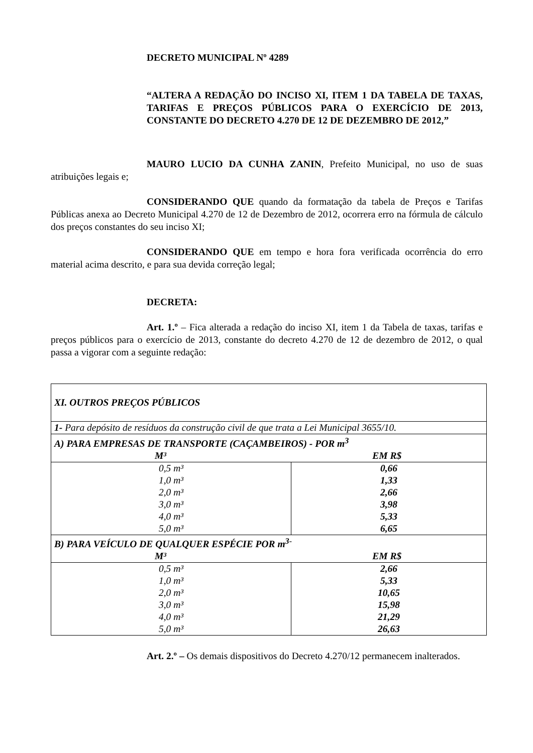DECRETO MUNICIPAL Nº 4289
“ALTERA A REDAÇÃO DO INCISO XI, ITEM 1 DA TABELA DE TAXAS, TARIFAS E PREÇOS PÚBLICOS PARA O EXERCÍCIO DE 2013, CONSTANTE DO DECRETO 4.270 DE 12 DE DEZEMBRO DE 2012,”
MAURO LUCIO DA CUNHA ZANIN, Prefeito Municipal, no uso de suas atribuições legais e;
CONSIDERANDO QUE quando da formatação da tabela de Preços e Tarifas Públicas anexa ao Decreto Municipal 4.270 de 12 de Dezembro de 2012, ocorrera erro na fórmula de cálculo dos preços constantes do seu inciso XI;
CONSIDERANDO QUE em tempo e hora fora verificada ocorrência do erro material acima descrito, e para sua devida correção legal;
DECRETA:
Art. 1.º – Fica alterada a redação do inciso XI, item 1 da Tabela de taxas, tarifas e preços públicos para o exercício de 2013, constante do decreto 4.270 de 12 de dezembro de 2012, o qual passa a vigorar com a seguinte redação:
| XI. OUTROS PREÇOS PÚBLICOS | |
| 1- Para depósito de resíduos da construção civil de que trata a Lei Municipal 3655/10. | |
| A) PARA EMPRESAS DE TRANSPORTE (CAÇAMBEIROS) - POR m<sup>3</sup> M³ EM R$ | |
| 0,5 m³ 1,0 m³ 2,0 m³ 3,0 m³ 4,0 m³ 5,0 m³ | 0,66 1,33 2,66 3,98 5,33 6,65 |
| B) PARA VEÍCULO DE QUALQUER ESPÉCIE POR m<sup>3-</sup> M³ EM R$ | |
| 0,5 m³ 1,0 m³ 2,0 m³ 3,0 m³ 4,0 m³ 5,0 m³ | 2,66 5,33 10,65 15,98 21,29 26,63 |
Art. 2.º – Os demais dispositivos do Decreto 4.270/12 permanecem inalterados.